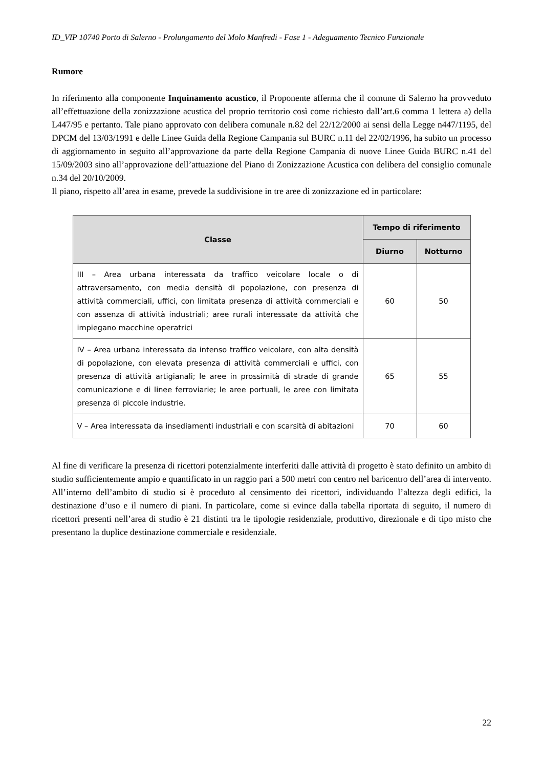ID_VIP 10740 Porto di Salerno - Prolungamento del Molo Manfredi - Fase 1 - Adeguamento Tecnico Funzionale
Rumore
In riferimento alla componente Inquinamento acustico, il Proponente afferma che il comune di Salerno ha provveduto all’effettuazione della zonizzazione acustica del proprio territorio così come richiesto dall’art.6 comma 1 lettera a) della L447/95 e pertanto. Tale piano approvato con delibera comunale n.82 del 22/12/2000 ai sensi della Legge n447/1195, del DPCM del 13/03/1991 e delle Linee Guida della Regione Campania sul BURC n.11 del 22/02/1996, ha subito un processo di aggiornamento in seguito all’approvazione da parte della Regione Campania di nuove Linee Guida BURC n.41 del 15/09/2003 sino all’approvazione dell’attuazione del Piano di Zonizzazione Acustica con delibera del consiglio comunale n.34 del 20/10/2009.
Il piano, rispetto all’area in esame, prevede la suddivisione in tre aree di zonizzazione ed in particolare:
| Classe | Tempo di riferimento | |
| --- | --- | --- |
| | Diurno | Notturno |
| III – Area urbana interessata da traffico veicolare locale o di attraversamento, con media densità di popolazione, con presenza di attività commerciali, uffici, con limitata presenza di attività commerciali e con assenza di attività industriali; aree rurali interessate da attività che impiegano macchine operatrici | 60 | 50 |
| IV – Area urbana interessata da intenso traffico veicolare, con alta densità di popolazione, con elevata presenza di attività commerciali e uffici, con presenza di attività artigianali; le aree in prossimità di strade di grande comunicazione e di linee ferroviarie; le aree portuali, le aree con limitata presenza di piccole industrie. | 65 | 55 |
| V – Area interessata da insediamenti industriali e con scarsità di abitazioni | 70 | 60 |
Al fine di verificare la presenza di ricettori potenzialmente interferiti dalle attività di progetto è stato definito un ambito di studio sufficientemente ampio e quantificato in un raggio pari a 500 metri con centro nel baricentro dell’area di intervento. All’interno dell’ambito di studio si è proceduto al censimento dei ricettori, individuando l’altezza degli edifici, la destinazione d’uso e il numero di piani. In particolare, come si evince dalla tabella riportata di seguito, il numero di ricettori presenti nell’area di studio è 21 distinti tra le tipologie residenziale, produttivo, direzionale e di tipo misto che presentano la duplice destinazione commerciale e residenziale.
22